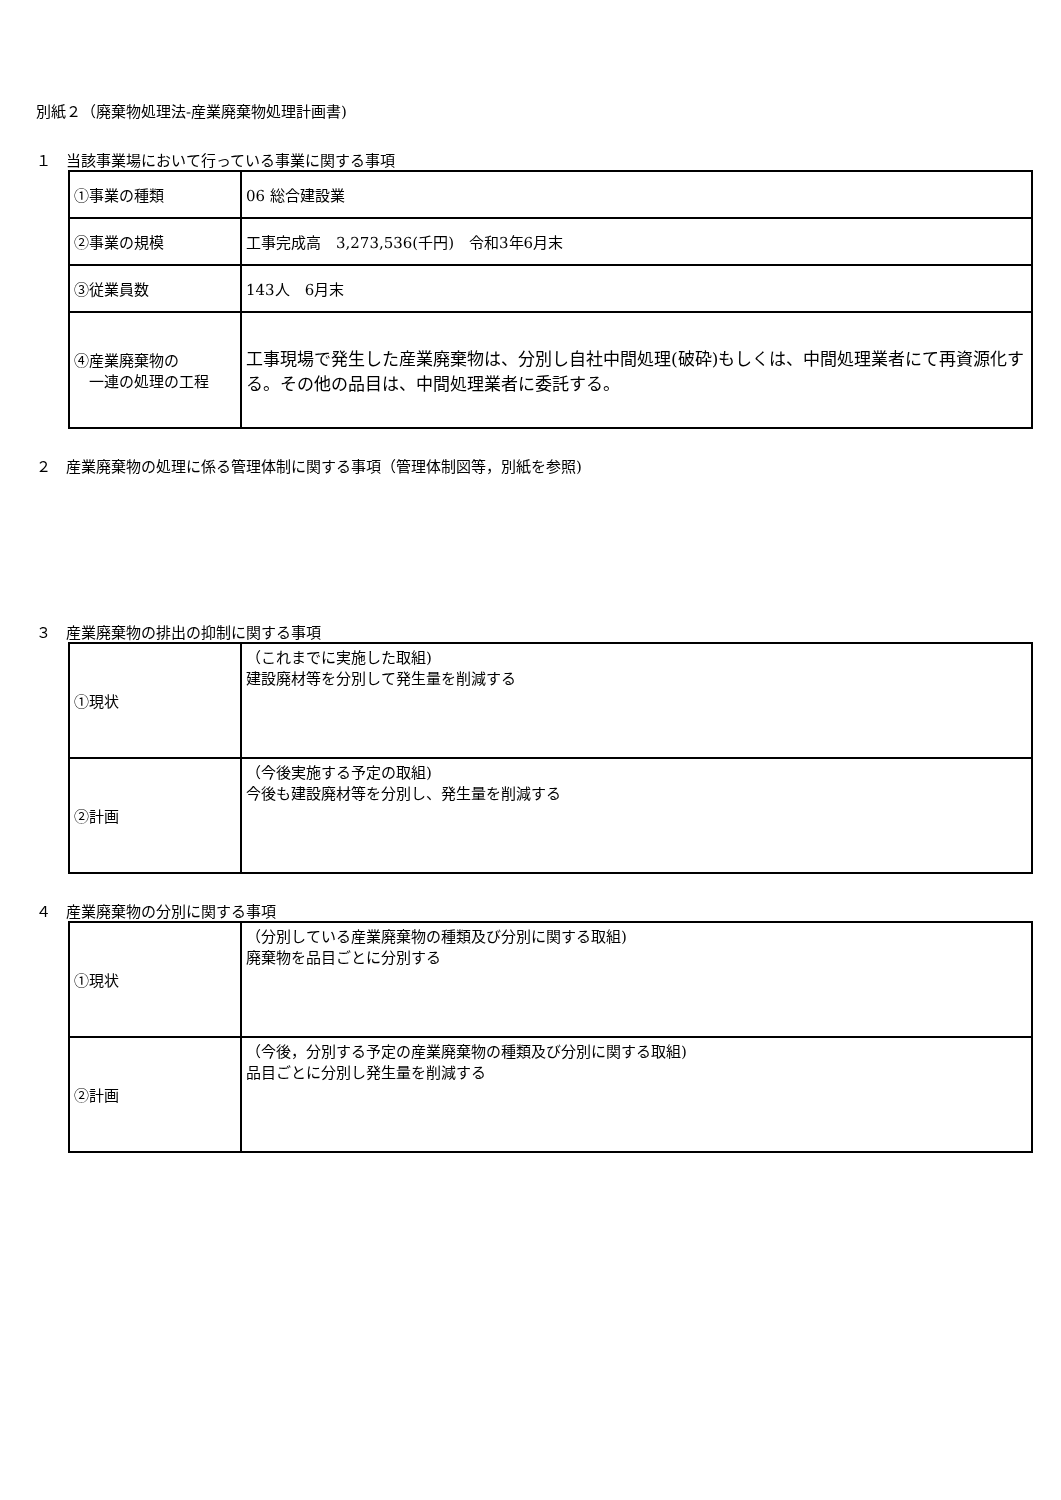別紙２（廃棄物処理法-産業廃棄物処理計画書)
１　当該事業場において行っている事業に関する事項
| ①事業の種類 | 06 総合建設業 |
| ②事業の規模 | 工事完成高 3,273,536(千円) 令和3年6月末 |
| ③従業員数 | 143人 6月末 |
| ④産業廃棄物の 一連の処理の工程 | 工事現場で発生した産業廃棄物は、分別し自社中間処理(破砕)もしくは、中間処理業者にて再資源化する。その他の品目は、中間処理業者に委託する。 |
２　産業廃棄物の処理に係る管理体制に関する事項（管理体制図等，別紙を参照)
３　産業廃棄物の排出の抑制に関する事項
| ①現状 | （これまでに実施した取組) 建設廃材等を分別して発生量を削減する |
| ②計画 | （今後実施する予定の取組) 今後も建設廃材等を分別し、発生量を削減する |
４　産業廃棄物の分別に関する事項
| ①現状 | （分別している産業廃棄物の種類及び分別に関する取組) 廃棄物を品目ごとに分別する |
| ②計画 | （今後，分別する予定の産業廃棄物の種類及び分別に関する取組) 品目ごとに分別し発生量を削減する |